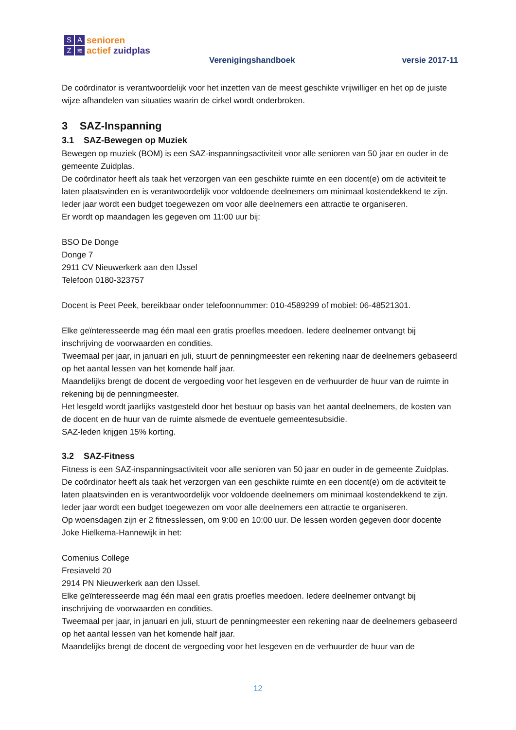SAZ ≋
senioren
actief zuidplas
Verenigingshandboek versie 2017-11
De coördinator is verantwoordelijk voor het inzetten van de meest geschikte vrijwilliger en het op de juiste wijze afhandelen van situaties waarin de cirkel wordt onderbroken.
3 SAZ-Inspanning
3.1 SAZ-Bewegen op Muziek
Bewegen op muziek (BOM) is een SAZ-inspanningsactiviteit voor alle senioren van 50 jaar en ouder in de gemeente Zuidplas.
De coördinator heeft als taak het verzorgen van een geschikte ruimte en een docent(e) om de activiteit te laten plaatsvinden en is verantwoordelijk voor voldoende deelnemers om minimaal kostendekkend te zijn.
Ieder jaar wordt een budget toegewezen om voor alle deelnemers een attractie te organiseren.
Er wordt op maandagen les gegeven om 11:00 uur bij:
BSO De Donge
Donge 7
2911 CV Nieuwerkerk aan den IJssel
Telefoon 0180-323757
Docent is Peet Peek, bereikbaar onder telefoonnummer: 010-4589299 of mobiel: 06-48521301.
Elke geïnteresseerde mag één maal een gratis proefles meedoen. Iedere deelnemer ontvangt bij inschrijving de voorwaarden en condities.
Tweemaal per jaar, in januari en juli, stuurt de penningmeester een rekening naar de deelnemers gebaseerd op het aantal lessen van het komende half jaar.
Maandelijks brengt de docent de vergoeding voor het lesgeven en de verhuurder de huur van de ruimte in rekening bij de penningmeester.
Het lesgeld wordt jaarlijks vastgesteld door het bestuur op basis van het aantal deelnemers, de kosten van de docent en de huur van de ruimte alsmede de eventuele gemeentesubsidie.
SAZ-leden krijgen 15% korting.
3.2 SAZ-Fitness
Fitness is een SAZ-inspanningsactiviteit voor alle senioren van 50 jaar en ouder in de gemeente Zuidplas.
De coördinator heeft als taak het verzorgen van een geschikte ruimte en een docent(e) om de activiteit te laten plaatsvinden en is verantwoordelijk voor voldoende deelnemers om minimaal kostendekkend te zijn.
Ieder jaar wordt een budget toegewezen om voor alle deelnemers een attractie te organiseren.
Op woensdagen zijn er 2 fitnesslessen, om 9:00 en 10:00 uur. De lessen worden gegeven door docente Joke Hielkema-Hannewijk in het:
Comenius College
Fresiaveld 20
2914 PN Nieuwerkerk aan den IJssel.
Elke geïnteresseerde mag één maal een gratis proefles meedoen. Iedere deelnemer ontvangt bij inschrijving de voorwaarden en condities.
Tweemaal per jaar, in januari en juli, stuurt de penningmeester een rekening naar de deelnemers gebaseerd op het aantal lessen van het komende half jaar.
Maandelijks brengt de docent de vergoeding voor het lesgeven en de verhuurder de huur van de
12